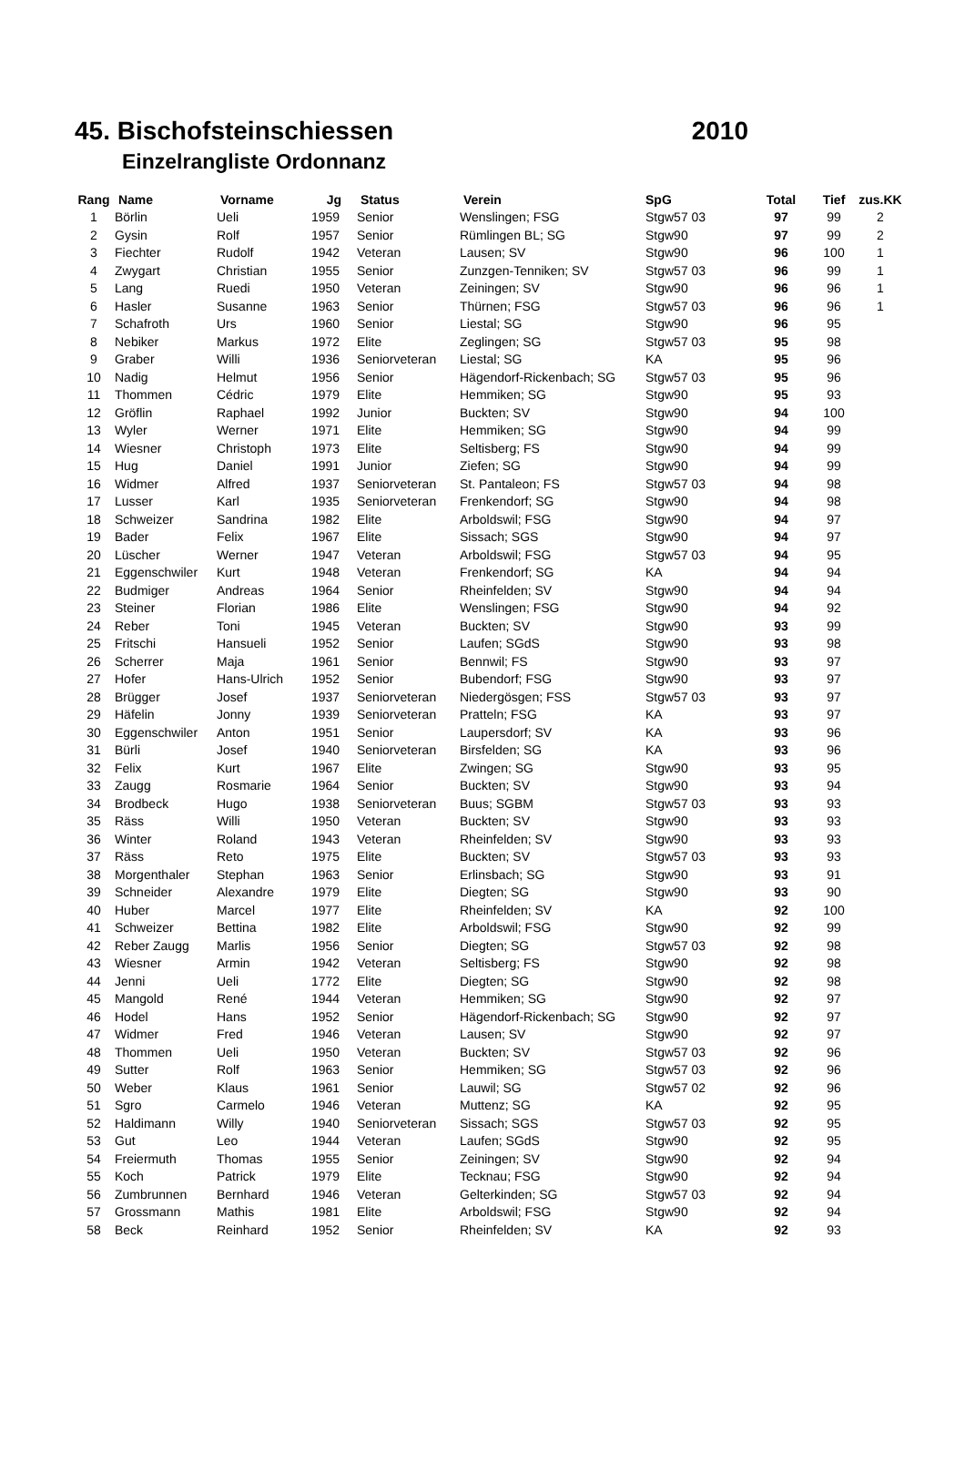45. Bischofsteinschiessen 2010
Einzelrangliste Ordonnanz
| Rang | Name | Vorname | Jg | Status | Verein | SpG | Total | Tief | zus.KK |
| --- | --- | --- | --- | --- | --- | --- | --- | --- | --- |
| 1 | Börlin | Ueli | 1959 | Senior | Wenslingen; FSG | Stgw57 03 | 97 | 99 | 2 |
| 2 | Gysin | Rolf | 1957 | Senior | Rümlingen BL; SG | Stgw90 | 97 | 99 | 2 |
| 3 | Fiechter | Rudolf | 1942 | Veteran | Lausen; SV | Stgw90 | 96 | 100 | 1 |
| 4 | Zwygart | Christian | 1955 | Senior | Zunzgen-Tenniken; SV | Stgw57 03 | 96 | 99 | 1 |
| 5 | Lang | Ruedi | 1950 | Veteran | Zeiningen; SV | Stgw90 | 96 | 96 | 1 |
| 6 | Hasler | Susanne | 1963 | Senior | Thürnen; FSG | Stgw57 03 | 96 | 96 | 1 |
| 7 | Schafroth | Urs | 1960 | Senior | Liestal; SG | Stgw90 | 96 | 95 | |
| 8 | Nebiker | Markus | 1972 | Elite | Zeglingen; SG | Stgw57 03 | 95 | 98 | |
| 9 | Graber | Willi | 1936 | Seniorveteran | Liestal; SG | KA | 95 | 96 | |
| 10 | Nadig | Helmut | 1956 | Senior | Hägendorf-Rickenbach; SG | Stgw57 03 | 95 | 96 | |
| 11 | Thommen | Cédric | 1979 | Elite | Hemmiken; SG | Stgw90 | 95 | 93 | |
| 12 | Gröflin | Raphael | 1992 | Junior | Buckten; SV | Stgw90 | 94 | 100 | |
| 13 | Wyler | Werner | 1971 | Elite | Hemmiken; SG | Stgw90 | 94 | 99 | |
| 14 | Wiesner | Christoph | 1973 | Elite | Seltisberg; FS | Stgw90 | 94 | 99 | |
| 15 | Hug | Daniel | 1991 | Junior | Ziefen; SG | Stgw90 | 94 | 99 | |
| 16 | Widmer | Alfred | 1937 | Seniorveteran | St. Pantaleon; FS | Stgw57 03 | 94 | 98 | |
| 17 | Lusser | Karl | 1935 | Seniorveteran | Frenkendorf; SG | Stgw90 | 94 | 98 | |
| 18 | Schweizer | Sandrina | 1982 | Elite | Arboldswil; FSG | Stgw90 | 94 | 97 | |
| 19 | Bader | Felix | 1967 | Elite | Sissach; SGS | Stgw90 | 94 | 97 | |
| 20 | Lüscher | Werner | 1947 | Veteran | Arboldswil; FSG | Stgw57 03 | 94 | 95 | |
| 21 | Eggenschwiler | Kurt | 1948 | Veteran | Frenkendorf; SG | KA | 94 | 94 | |
| 22 | Budmiger | Andreas | 1964 | Senior | Rheinfelden; SV | Stgw90 | 94 | 94 | |
| 23 | Steiner | Florian | 1986 | Elite | Wenslingen; FSG | Stgw90 | 94 | 92 | |
| 24 | Reber | Toni | 1945 | Veteran | Buckten; SV | Stgw90 | 93 | 99 | |
| 25 | Fritschi | Hansueli | 1952 | Senior | Laufen; SGdS | Stgw90 | 93 | 98 | |
| 26 | Scherrer | Maja | 1961 | Senior | Bennwil; FS | Stgw90 | 93 | 97 | |
| 27 | Hofer | Hans-Ulrich | 1952 | Senior | Bubendorf; FSG | Stgw90 | 93 | 97 | |
| 28 | Brügger | Josef | 1937 | Seniorveteran | Niedergösgen; FSS | Stgw57 03 | 93 | 97 | |
| 29 | Häfelin | Jonny | 1939 | Seniorveteran | Pratteln; FSG | KA | 93 | 97 | |
| 30 | Eggenschwiler | Anton | 1951 | Senior | Laupersdorf; SV | KA | 93 | 96 | |
| 31 | Bürli | Josef | 1940 | Seniorveteran | Birsfelden; SG | KA | 93 | 96 | |
| 32 | Felix | Kurt | 1967 | Elite | Zwingen; SG | Stgw90 | 93 | 95 | |
| 33 | Zaugg | Rosmarie | 1964 | Senior | Buckten; SV | Stgw90 | 93 | 94 | |
| 34 | Brodbeck | Hugo | 1938 | Seniorveteran | Buus; SGBM | Stgw57 03 | 93 | 93 | |
| 35 | Räss | Willi | 1950 | Veteran | Buckten; SV | Stgw90 | 93 | 93 | |
| 36 | Winter | Roland | 1943 | Veteran | Rheinfelden; SV | Stgw90 | 93 | 93 | |
| 37 | Räss | Reto | 1975 | Elite | Buckten; SV | Stgw57 03 | 93 | 93 | |
| 38 | Morgenthaler | Stephan | 1963 | Senior | Erlinsbach; SG | Stgw90 | 93 | 91 | |
| 39 | Schneider | Alexandre | 1979 | Elite | Diegten; SG | Stgw90 | 93 | 90 | |
| 40 | Huber | Marcel | 1977 | Elite | Rheinfelden; SV | KA | 92 | 100 | |
| 41 | Schweizer | Bettina | 1982 | Elite | Arboldswil; FSG | Stgw90 | 92 | 99 | |
| 42 | Reber Zaugg | Marlis | 1956 | Senior | Diegten; SG | Stgw57 03 | 92 | 98 | |
| 43 | Wiesner | Armin | 1942 | Veteran | Seltisberg; FS | Stgw90 | 92 | 98 | |
| 44 | Jenni | Ueli | 1772 | Elite | Diegten; SG | Stgw90 | 92 | 98 | |
| 45 | Mangold | René | 1944 | Veteran | Hemmiken; SG | Stgw90 | 92 | 97 | |
| 46 | Hodel | Hans | 1952 | Senior | Hägendorf-Rickenbach; SG | Stgw90 | 92 | 97 | |
| 47 | Widmer | Fred | 1946 | Veteran | Lausen; SV | Stgw90 | 92 | 97 | |
| 48 | Thommen | Ueli | 1950 | Veteran | Buckten; SV | Stgw57 03 | 92 | 96 | |
| 49 | Sutter | Rolf | 1963 | Senior | Hemmiken; SG | Stgw57 03 | 92 | 96 | |
| 50 | Weber | Klaus | 1961 | Senior | Lauwil; SG | Stgw57 02 | 92 | 96 | |
| 51 | Sgro | Carmelo | 1946 | Veteran | Muttenz; SG | KA | 92 | 95 | |
| 52 | Haldimann | Willy | 1940 | Seniorveteran | Sissach; SGS | Stgw57 03 | 92 | 95 | |
| 53 | Gut | Leo | 1944 | Veteran | Laufen; SGdS | Stgw90 | 92 | 95 | |
| 54 | Freiermuth | Thomas | 1955 | Senior | Zeiningen; SV | Stgw90 | 92 | 94 | |
| 55 | Koch | Patrick | 1979 | Elite | Tecknau; FSG | Stgw90 | 92 | 94 | |
| 56 | Zumbrunnen | Bernhard | 1946 | Veteran | Gelterkinden; SG | Stgw57 03 | 92 | 94 | |
| 57 | Grossmann | Mathis | 1981 | Elite | Arboldswil; FSG | Stgw90 | 92 | 94 | |
| 58 | Beck | Reinhard | 1952 | Senior | Rheinfelden; SV | KA | 92 | 93 | |